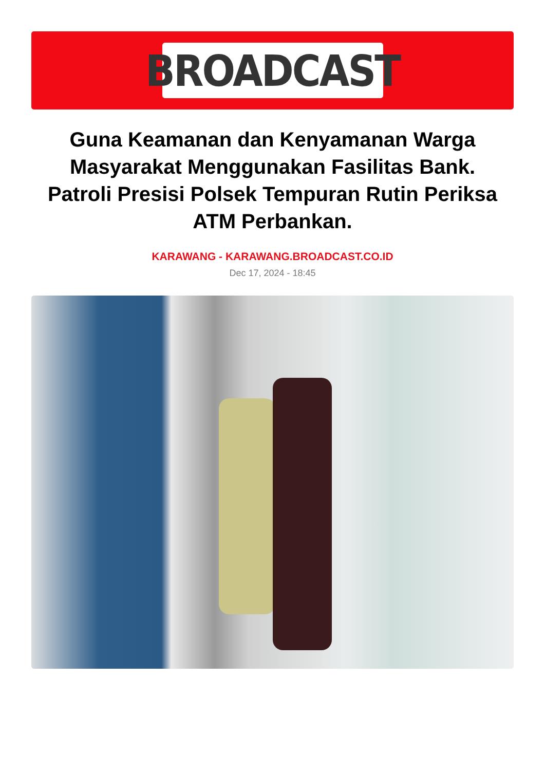BROADCAST
Guna Keamanan dan Kenyamanan Warga Masyarakat Menggunakan Fasilitas Bank. Patroli Presisi Polsek Tempuran Rutin Periksa ATM Perbankan.
KARAWANG - KARAWANG.BROADCAST.CO.ID
Dec 17, 2024 - 18:45